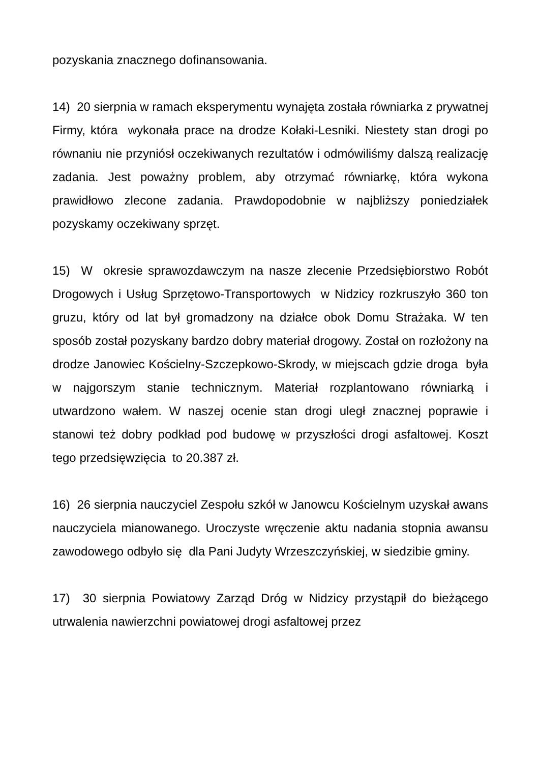pozyskania znacznego dofinansowania.
14) 20 sierpnia w ramach eksperymentu wynajęta została równiarka z prywatnej Firmy, która wykonała prace na drodze Kołaki-Lesniki. Niestety stan drogi po równaniu nie przyniósł oczekiwanych rezultatów i odmówiliśmy dalszą realizację zadania. Jest poważny problem, aby otrzymać równiarkę, która wykona prawidłowo zlecone zadania. Prawdopodobnie w najbliższy poniedziałek pozyskamy oczekiwany sprzęt.
15) W okresie sprawozdawczym na nasze zlecenie Przedsiębiorstwo Robót Drogowych i Usług Sprzętowo-Transportowych w Nidzicy rozkruszyło 360 ton gruzu, który od lat był gromadzony na działce obok Domu Strażaka. W ten sposób został pozyskany bardzo dobry materiał drogowy. Został on rozłożony na drodze Janowiec Kościelny-Szczepkowo-Skrody, w miejscach gdzie droga była w najgorszym stanie technicznym. Materiał rozplantowano równiarką i utwardzono wałem. W naszej ocenie stan drogi uległ znacznej poprawie i stanowi też dobry podkład pod budowę w przyszłości drogi asfaltowej. Koszt tego przedsięwzięcia to 20.387 zł.
16) 26 sierpnia nauczyciel Zespołu szkół w Janowcu Kościelnym uzyskał awans nauczyciela mianowanego. Uroczyste wręczenie aktu nadania stopnia awansu zawodowego odbyło się dla Pani Judyty Wrzeszczyńskiej, w siedzibie gminy.
17) 30 sierpnia Powiatowy Zarząd Dróg w Nidzicy przystąpił do bieżącego utrwalenia nawierzchni powiatowej drogi asfaltowej przez